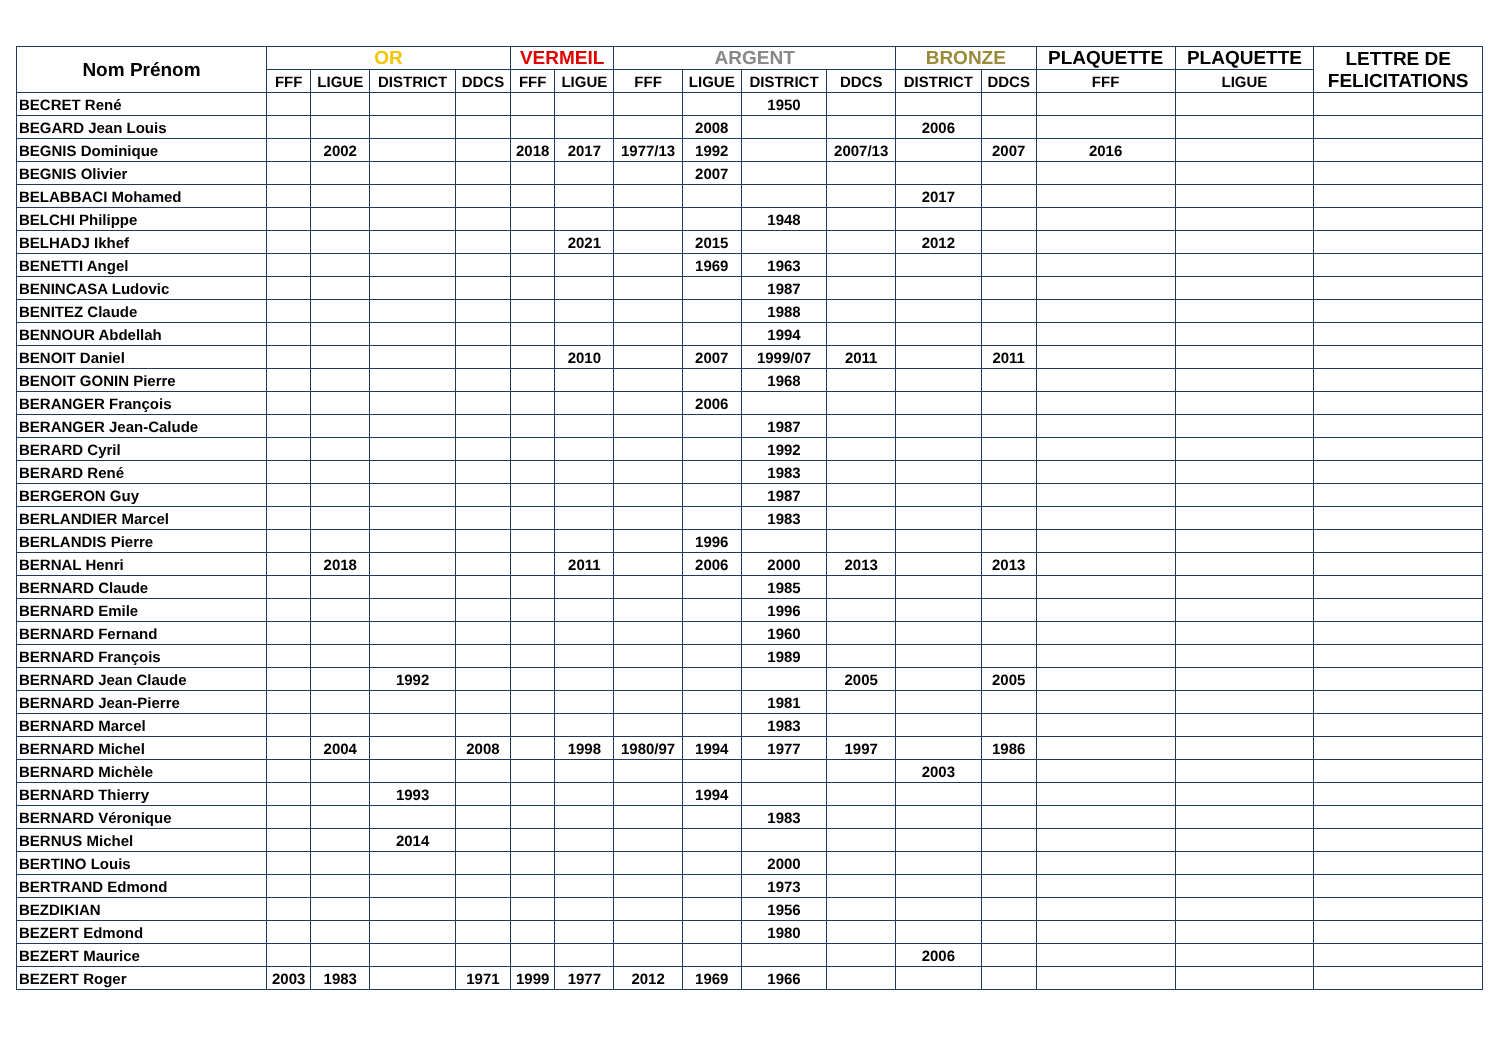| Nom Prénom | OR | | | | VERMEIL | | ARGENT | | | | BRONZE | | PLAQUETTE | PLAQUETTE | LETTRE DE FELICITATIONS |
| --- | --- | --- | --- | --- | --- | --- | --- | --- | --- | --- | --- | --- | --- | --- | --- |
| | FFF | LIGUE | DISTRICT | DDCS | FFF | LIGUE | FFF | LIGUE | DISTRICT | DDCS | DISTRICT | DDCS | FFF | LIGUE | |
| BECRET René | | | | | | | | | 1950 | | | | | | |
| BEGARD Jean Louis | | | | | | | | 2008 | | | 2006 | | | | |
| BEGNIS Dominique | | 2002 | | | 2018 | 2017 | 1977/13 | 1992 | | 2007/13 | | 2007 | 2016 | | |
| BEGNIS Olivier | | | | | | | | 2007 | | | | | | | |
| BELABBACI Mohamed | | | | | | | | | | | 2017 | | | | |
| BELCHI Philippe | | | | | | | | | 1948 | | | | | | |
| BELHADJ Ikhef | | | | | | 2021 | | 2015 | | | 2012 | | | | |
| BENETTI Angel | | | | | | | | 1969 | 1963 | | | | | | |
| BENINCASA Ludovic | | | | | | | | | 1987 | | | | | | |
| BENITEZ Claude | | | | | | | | | 1988 | | | | | | |
| BENNOUR Abdellah | | | | | | | | | 1994 | | | | | | |
| BENOIT Daniel | | | | | | 2010 | | 2007 | 1999/07 | 2011 | | 2011 | | | |
| BENOIT GONIN Pierre | | | | | | | | | 1968 | | | | | | |
| BERANGER François | | | | | | | | 2006 | | | | | | | |
| BERANGER Jean-Calude | | | | | | | | | 1987 | | | | | | |
| BERARD Cyril | | | | | | | | | 1992 | | | | | | |
| BERARD René | | | | | | | | | 1983 | | | | | | |
| BERGERON Guy | | | | | | | | | 1987 | | | | | | |
| BERLANDIER Marcel | | | | | | | | | 1983 | | | | | | |
| BERLANDIS Pierre | | | | | | | | 1996 | | | | | | | |
| BERNAL Henri | | 2018 | | | | 2011 | | 2006 | 2000 | 2013 | | 2013 | | | |
| BERNARD Claude | | | | | | | | | 1985 | | | | | | |
| BERNARD Emile | | | | | | | | | 1996 | | | | | | |
| BERNARD Fernand | | | | | | | | | 1960 | | | | | | |
| BERNARD François | | | | | | | | | 1989 | | | | | | |
| BERNARD Jean Claude | | | 1992 | | | | | | | 2005 | | 2005 | | | |
| BERNARD Jean-Pierre | | | | | | | | | 1981 | | | | | | |
| BERNARD Marcel | | | | | | | | | 1983 | | | | | | |
| BERNARD Michel | | 2004 | | 2008 | | 1998 | 1980/97 | 1994 | 1977 | 1997 | | 1986 | | | |
| BERNARD Michèle | | | | | | | | | | | 2003 | | | | |
| BERNARD Thierry | | | 1993 | | | | | 1994 | | | | | | | |
| BERNARD Véronique | | | | | | | | | 1983 | | | | | | |
| BERNUS Michel | | | 2014 | | | | | | | | | | | | |
| BERTINO Louis | | | | | | | | | 2000 | | | | | | |
| BERTRAND Edmond | | | | | | | | | 1973 | | | | | | |
| BEZDIKIAN | | | | | | | | | 1956 | | | | | | |
| BEZERT Edmond | | | | | | | | | 1980 | | | | | | |
| BEZERT Maurice | | | | | | | | | | | 2006 | | | | |
| BEZERT Roger | 2003 | 1983 | | 1971 | 1999 | 1977 | 2012 | 1969 | 1966 | | | | | | |